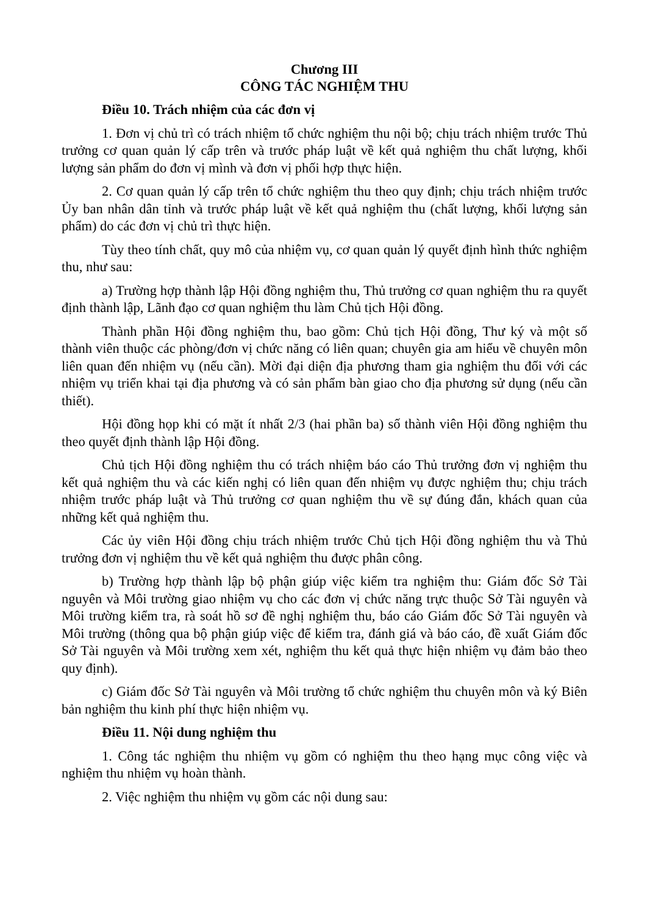Chương III
CÔNG TÁC NGHIỆM THU
Điều 10. Trách nhiệm của các đơn vị
1. Đơn vị chủ trì có trách nhiệm tổ chức nghiệm thu nội bộ; chịu trách nhiệm trước Thủ trưởng cơ quan quản lý cấp trên và trước pháp luật về kết quả nghiệm thu chất lượng, khối lượng sản phẩm do đơn vị mình và đơn vị phối hợp thực hiện.
2. Cơ quan quản lý cấp trên tổ chức nghiệm thu theo quy định; chịu trách nhiệm trước Ủy ban nhân dân tỉnh và trước pháp luật về kết quả nghiệm thu (chất lượng, khối lượng sản phẩm) do các đơn vị chủ trì thực hiện.
Tùy theo tính chất, quy mô của nhiệm vụ, cơ quan quản lý quyết định hình thức nghiệm thu, như sau:
a) Trường hợp thành lập Hội đồng nghiệm thu, Thủ trưởng cơ quan nghiệm thu ra quyết định thành lập, Lãnh đạo cơ quan nghiệm thu làm Chủ tịch Hội đồng.
Thành phần Hội đồng nghiệm thu, bao gồm: Chủ tịch Hội đồng, Thư ký và một số thành viên thuộc các phòng/đơn vị chức năng có liên quan; chuyên gia am hiểu về chuyên môn liên quan đến nhiệm vụ (nếu cần). Mời đại diện địa phương tham gia nghiệm thu đối với các nhiệm vụ triển khai tại địa phương và có sản phẩm bàn giao cho địa phương sử dụng (nếu cần thiết).
Hội đồng họp khi có mặt ít nhất 2/3 (hai phần ba) số thành viên Hội đồng nghiệm thu theo quyết định thành lập Hội đồng.
Chủ tịch Hội đồng nghiệm thu có trách nhiệm báo cáo Thủ trưởng đơn vị nghiệm thu kết quả nghiệm thu và các kiến nghị có liên quan đến nhiệm vụ được nghiệm thu; chịu trách nhiệm trước pháp luật và Thủ trưởng cơ quan nghiệm thu về sự đúng đắn, khách quan của những kết quả nghiệm thu.
Các ủy viên Hội đồng chịu trách nhiệm trước Chủ tịch Hội đồng nghiệm thu và Thủ trưởng đơn vị nghiệm thu về kết quả nghiệm thu được phân công.
b) Trường hợp thành lập bộ phận giúp việc kiểm tra nghiệm thu: Giám đốc Sở Tài nguyên và Môi trường giao nhiệm vụ cho các đơn vị chức năng trực thuộc Sở Tài nguyên và Môi trường kiểm tra, rà soát hồ sơ đề nghị nghiệm thu, báo cáo Giám đốc Sở Tài nguyên và Môi trường (thông qua bộ phận giúp việc để kiểm tra, đánh giá và báo cáo, đề xuất Giám đốc Sở Tài nguyên và Môi trường xem xét, nghiệm thu kết quả thực hiện nhiệm vụ đảm bảo theo quy định).
c) Giám đốc Sở Tài nguyên và Môi trường tổ chức nghiệm thu chuyên môn và ký Biên bản nghiệm thu kinh phí thực hiện nhiệm vụ.
Điều 11. Nội dung nghiệm thu
1. Công tác nghiệm thu nhiệm vụ gồm có nghiệm thu theo hạng mục công việc và nghiệm thu nhiệm vụ hoàn thành.
2. Việc nghiệm thu nhiệm vụ gồm các nội dung sau: